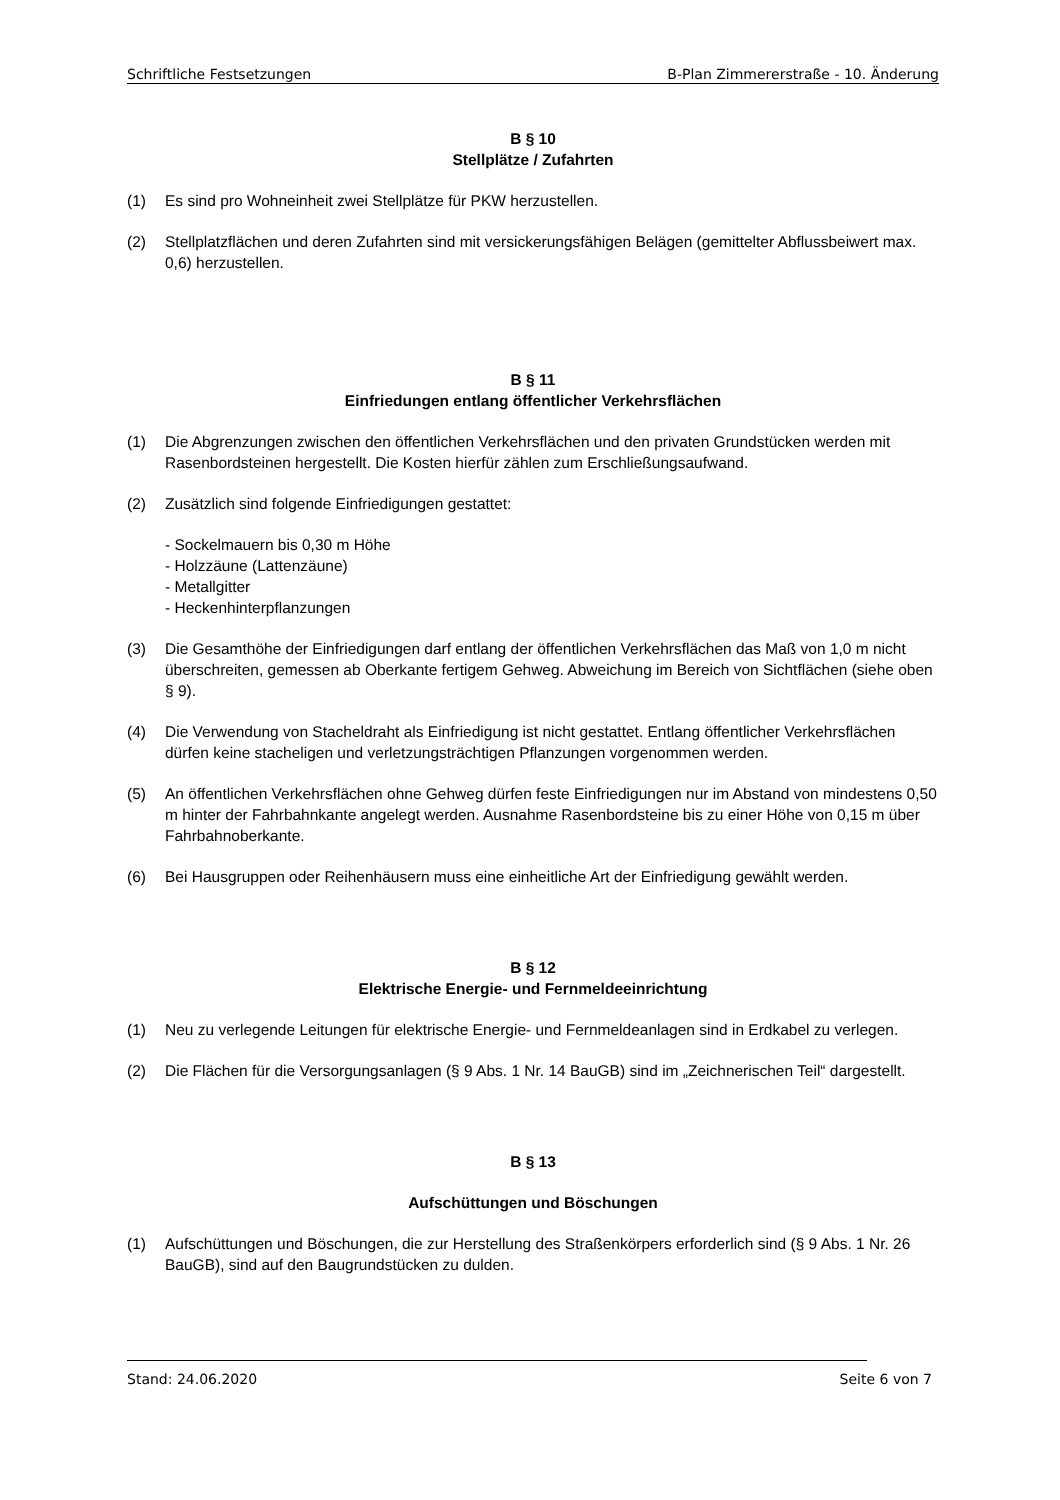Schriftliche Festsetzungen B-Plan Zimmererstraße - 10. Änderung
B § 10
Stellplätze / Zufahrten
(1) Es sind pro Wohneinheit zwei Stellplätze für PKW herzustellen.
(2) Stellplatzflächen und deren Zufahrten sind mit versickerungsfähigen Belägen (gemittelter Abflussbeiwert max. 0,6) herzustellen.
B § 11
Einfriedungen entlang öffentlicher Verkehrsflächen
(1) Die Abgrenzungen zwischen den öffentlichen Verkehrsflächen und den privaten Grundstücken werden mit Rasenbordsteinen hergestellt. Die Kosten hierfür zählen zum Erschließungsaufwand.
(2) Zusätzlich sind folgende Einfriedigungen gestattet:
- Sockelmauern bis 0,30 m Höhe
- Holzzäune (Lattenzäune)
- Metallgitter
- Heckenhinterpflanzungen
(3) Die Gesamthöhe der Einfriedigungen darf entlang der öffentlichen Verkehrsflächen das Maß von 1,0 m nicht überschreiten, gemessen ab Oberkante fertigem Gehweg. Abweichung im Bereich von Sichtflächen (siehe oben § 9).
(4) Die Verwendung von Stacheldraht als Einfriedigung ist nicht gestattet. Entlang öffentlicher Verkehrsflächen dürfen keine stacheligen und verletzungsträchtigen Pflanzungen vorgenommen werden.
(5) An öffentlichen Verkehrsflächen ohne Gehweg dürfen feste Einfriedigungen nur im Abstand von mindestens 0,50 m hinter der Fahrbahnkante angelegt werden. Ausnahme Rasenbordsteine bis zu einer Höhe von 0,15 m über Fahrbahnoberkante.
(6) Bei Hausgruppen oder Reihenhäusern muss eine einheitliche Art der Einfriedigung gewählt werden.
B § 12
Elektrische Energie- und Fernmeldeeinrichtung
(1) Neu zu verlegende Leitungen für elektrische Energie- und Fernmeldeanlagen sind in Erdkabel zu verlegen.
(2) Die Flächen für die Versorgungsanlagen (§ 9 Abs. 1 Nr. 14 BauGB) sind im „Zeichnerischen Teil“ dargestellt.
B § 13
Aufschüttungen und Böschungen
(1) Aufschüttungen und Böschungen, die zur Herstellung des Straßenkörpers erforderlich sind (§ 9 Abs. 1 Nr. 26 BauGB), sind auf den Baugrundstücken zu dulden.
Stand: 24.06.2020 Seite 6 von 7